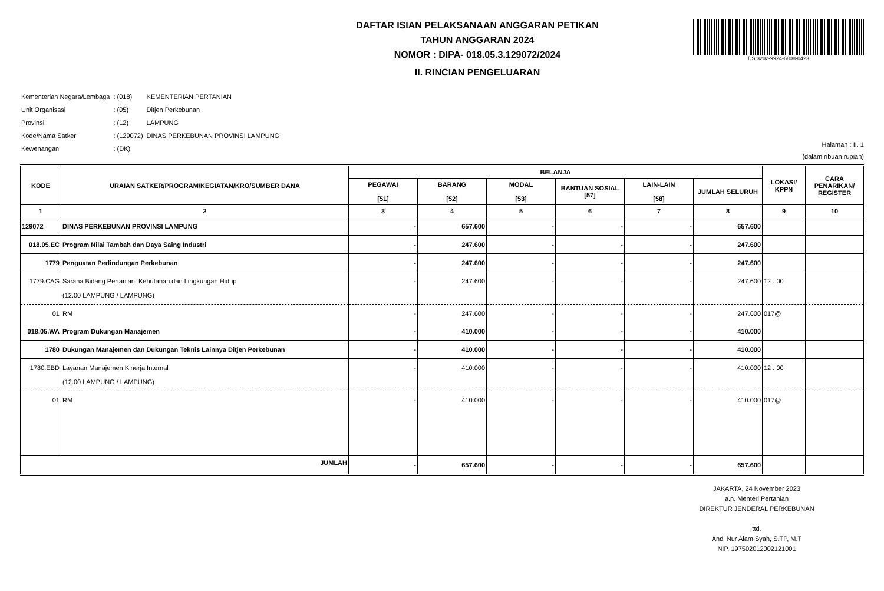DAFTAR ISIAN PELAKSANAAN ANGGARAN PETIKAN
TAHUN ANGGARAN 2024
NOMOR : DIPA- 018.05.3.129072/2024
II. RINCIAN PENGELUARAN
DS:3202-9924-6808-0423
| Kementerian Negara/Lembaga | : (018) | KEMENTERIAN PERTANIAN |
| Unit Organisasi | : (05) | Ditjen Perkebunan |
| Provinsi | : (12) | LAMPUNG |
| Kode/Nama Satker | : (129072) | DINAS PERKEBUNAN PROVINSI LAMPUNG |
| Kewenangan | : (DK) | |
Halaman : II. 1
(dalam ribuan rupiah)
| KODE | URAIAN SATKER/PROGRAM/KEGIATAN/KRO/SUMBER DANA | BELANJA | | | | | | LOKASI/ KPPN | CARA PENARIKAN/ REGISTER |
| --- | --- | --- | --- | --- | --- | --- | --- | --- | --- |
| | | PEGAWAI [51] | BARANG [52] | MODAL [53] | BANTUAN SOSIAL [57] | LAIN-LAIN [58] | JUMLAH SELURUH | | |
| 1 | 2 | 3 | 4 | 5 | 6 | 7 | 8 | 9 | 10 |
| 129072 | DINAS PERKEBUNAN PROVINSI LAMPUNG | - | 657.600 | - | - | - | 657.600 | | |
| 018.05.EC | Program Nilai Tambah dan Daya Saing Industri | - | 247.600 | - | - | - | 247.600 | | |
| 1779 | Penguatan Perlindungan Perkebunan | - | 247.600 | - | - | - | 247.600 | | |
| 1779.CAG | Sarana Bidang Pertanian, Kehutanan dan Lingkungan Hidup (12.00 LAMPUNG / LAMPUNG) | - | 247.600 | - | - | - | 247.600 | 12 . 00 | |
| 01 | RM | - | 247.600 | - | - | - | 247.600 | 017@ | |
| 018.05.WA | Program Dukungan Manajemen | - | 410.000 | - | - | - | 410.000 | | |
| 1780 | Dukungan Manajemen dan Dukungan Teknis Lainnya Ditjen Perkebunan | - | 410.000 | - | - | - | 410.000 | | |
| 1780.EBD | Layanan Manajemen Kinerja Internal (12.00 LAMPUNG / LAMPUNG) | - | 410.000 | - | - | - | 410.000 | 12 . 00 | |
| 01 | RM | - | 410.000 | - | - | - | 410.000 | 017@ | |
| JUMLAH | | - | 657.600 | - | - | - | 657.600 | | |
JAKARTA, 24 November 2023
a.n. Menteri Pertanian
DIREKTUR JENDERAL PERKEBUNAN
ttd.
Andi Nur Alam Syah, S.TP, M.T
NIP. 197502012002121001